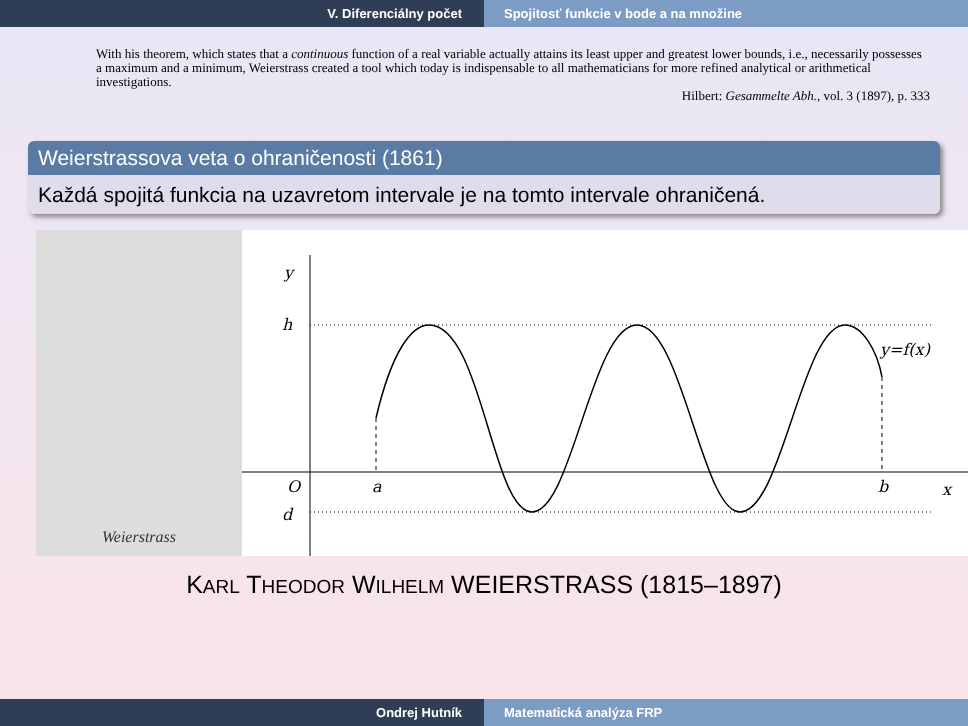V. Diferenciálny počet Spojitosť funkcie v bode a na množine
With his theorem, which states that a continuous function of a real variable actually attains its least upper and greatest lower bounds, i.e., necessarily possesses a maximum and a minimum, Weierstrass created a tool which today is indispensable to all mathematicians for more refined analytical or arithmetical investigations.
Hilbert: Gesammelte Abh., vol. 3 (1897), p. 333
Weierstrassova veta o ohraničenosti (1861)
Každá spojitá funkcia na uzavretom intervale je na tomto intervale ohraničená.
Weierstrass
y
h
d
O
a
b
x
y=f(x)
KARL THEODOR WILHELM WEIERSTRASS (1815–1897)
Ondrej Hutník Matematická analýza FRP